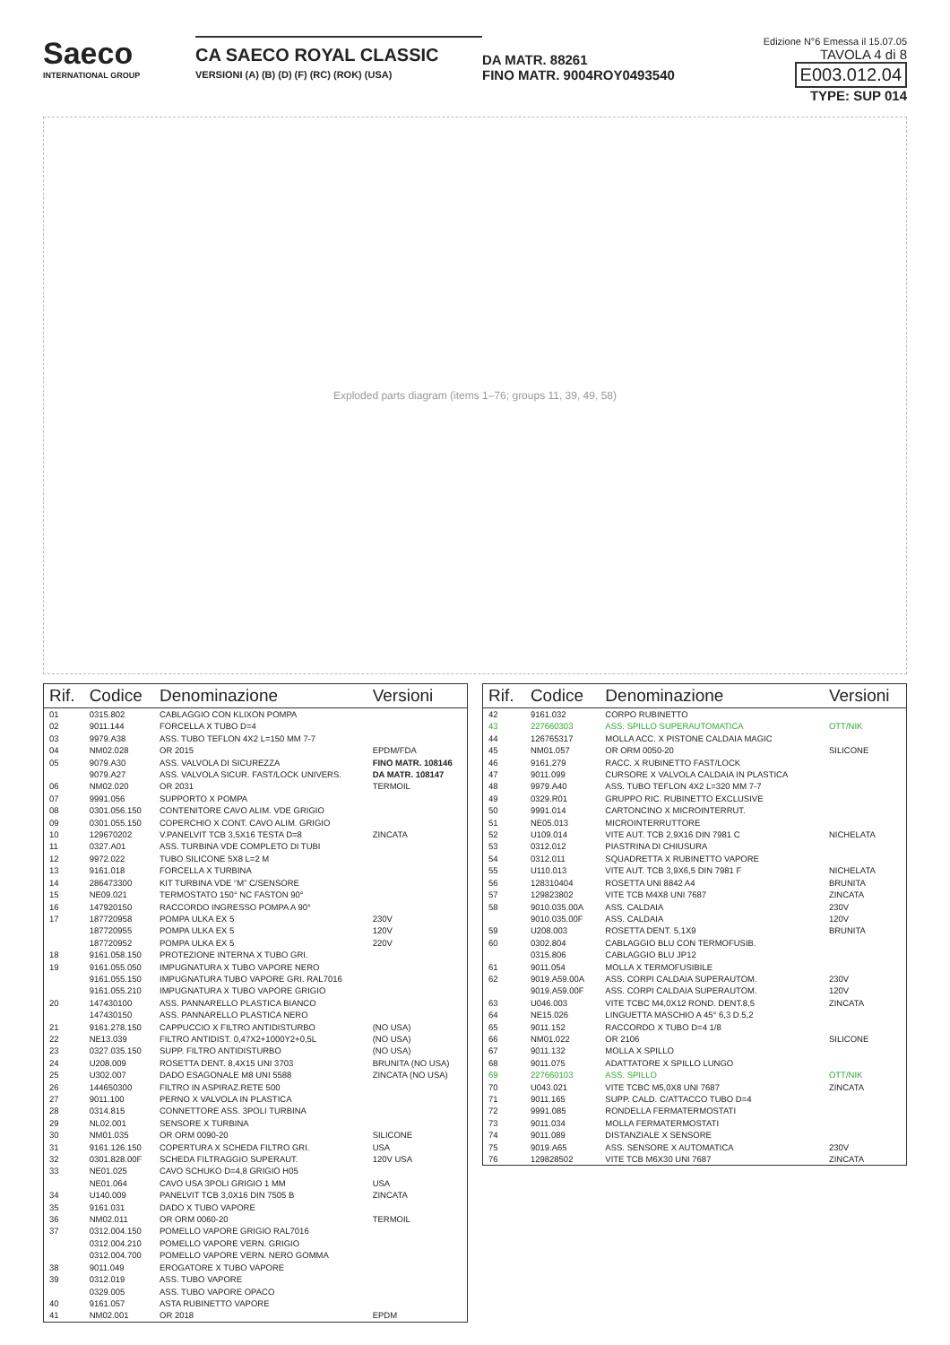Saeco
INTERNATIONAL GROUP
CA SAECO ROYAL CLASSIC
VERSIONI (A) (B) (D) (F) (RC) (ROK) (USA)
DA MATR. 88261
FINO MATR. 9004ROY0493540
Edizione N°6 Emessa il 15.07.05
TAVOLA 4 di 8 E003.012.04
TYPE: SUP 014
Exploded parts diagram (items 1–76; groups 11, 39, 49, 58)
| Rif. | Codice | Denominazione | Versioni |
| --- | --- | --- | --- |
| 01 | 0315.802 | CABLAGGIO CON KLIXON POMPA | |
| 02 | 9011.144 | FORCELLA X TUBO D=4 | |
| 03 | 9979.A38 | ASS. TUBO TEFLON 4X2 L=150 MM 7-7 | |
| 04 | NM02.028 | OR 2015 | EPDM/FDA |
| 05 | 9079.A30 | ASS. VALVOLA DI SICUREZZA | FINO MATR. 108146 |
| | 9079.A27 | ASS. VALVOLA SICUR. FAST/LOCK UNIVERS. | DA MATR. 108147 |
| 06 | NM02.020 | OR 2031 | TERMOIL |
| 07 | 9991.056 | SUPPORTO X POMPA | |
| 08 | 0301.056.150 | CONTENITORE CAVO ALIM. VDE GRIGIO | |
| 09 | 0301.055.150 | COPERCHIO X CONT. CAVO ALIM. GRIGIO | |
| 10 | 129670202 | V.PANELVIT TCB 3,5X16 TESTA D=8 | ZINCATA |
| 11 | 0327.A01 | ASS. TURBINA VDE COMPLETO DI TUBI | |
| 12 | 9972.022 | TUBO SILICONE 5X8 L=2 M | |
| 13 | 9161.018 | FORCELLA X TURBINA | |
| 14 | 286473300 | KIT TURBINA VDE “M” C/SENSORE | |
| 15 | NE09.021 | TERMOSTATO 150° NC FASTON 90° | |
| 16 | 147920150 | RACCORDO INGRESSO POMPA A 90° | |
| 17 | 187720958 | POMPA ULKA EX 5 | 230V |
| | 187720955 | POMPA ULKA EX 5 | 120V |
| | 187720952 | POMPA ULKA EX 5 | 220V |
| 18 | 9161.058.150 | PROTEZIONE INTERNA X TUBO GRI. | |
| 19 | 9161.055.050 | IMPUGNATURA X TUBO VAPORE NERO | |
| | 9161.055.150 | IMPUGNATURA TUBO VAPORE GRI. RAL7016 | |
| | 9161.055.210 | IMPUGNATURA X TUBO VAPORE GRIGIO | |
| 20 | 147430100 | ASS. PANNARELLO PLASTICA BIANCO | |
| | 147430150 | ASS. PANNARELLO PLASTICA NERO | |
| 21 | 9161.278.150 | CAPPUCCIO X FILTRO ANTIDISTURBO | (NO USA) |
| 22 | NE13.039 | FILTRO ANTIDIST. 0,47X2+1000Y2+0,5L | (NO USA) |
| 23 | 0327.035.150 | SUPP. FILTRO ANTIDISTURBO | (NO USA) |
| 24 | U208.009 | ROSETTA DENT. 8,4X15 UNI 3703 | BRUNITA (NO USA) |
| 25 | U302.007 | DADO ESAGONALE M8 UNI 5588 | ZINCATA (NO USA) |
| 26 | 144650300 | FILTRO IN ASPIRAZ.RETE 500 | |
| 27 | 9011.100 | PERNO X VALVOLA IN PLASTICA | |
| 28 | 0314.815 | CONNETTORE ASS. 3POLI TURBINA | |
| 29 | NL02.001 | SENSORE X TURBINA | |
| 30 | NM01.035 | OR ORM 0090-20 | SILICONE |
| 31 | 9161.126.150 | COPERTURA X SCHEDA FILTRO GRI. | USA |
| 32 | 0301.828.00F | SCHEDA FILTRAGGIO SUPERAUT. | 120V USA |
| 33 | NE01.025 | CAVO SCHUKO D=4,8 GRIGIO H05 | |
| | NE01.064 | CAVO USA 3POLI GRIGIO 1 MM | USA |
| 34 | U140.009 | PANELVIT TCB 3,0X16 DIN 7505 B | ZINCATA |
| 35 | 9161.031 | DADO X TUBO VAPORE | |
| 36 | NM02.011 | OR ORM 0060-20 | TERMOIL |
| 37 | 0312.004.150 | POMELLO VAPORE GRIGIO RAL7016 | |
| | 0312.004.210 | POMELLO VAPORE VERN. GRIGIO | |
| | 0312.004.700 | POMELLO VAPORE VERN. NERO GOMMA | |
| 38 | 9011.049 | EROGATORE X TUBO VAPORE | |
| 39 | 0312.019 | ASS. TUBO VAPORE | |
| | 0329.005 | ASS. TUBO VAPORE OPACO | |
| 40 | 9161.057 | ASTA RUBINETTO VAPORE | |
| 41 | NM02.001 | OR 2018 | EPDM |
| Rif. | Codice | Denominazione | Versioni |
| --- | --- | --- | --- |
| 42 | 9161.032 | CORPO RUBINETTO | |
| 43 | 227660303 | ASS. SPILLO SUPERAUTOMATICA | OTT/NIK |
| 44 | 126765317 | MOLLA ACC. X PISTONE CALDAIA MAGIC | |
| 45 | NM01.057 | OR ORM 0050-20 | SILICONE |
| 46 | 9161.279 | RACC. X RUBINETTO FAST/LOCK | |
| 47 | 9011.099 | CURSORE X VALVOLA CALDAIA IN PLASTICA | |
| 48 | 9979.A40 | ASS. TUBO TEFLON 4X2 L=320 MM 7-7 | |
| 49 | 0329.R01 | GRUPPO RIC. RUBINETTO EXCLUSIVE | |
| 50 | 9991.014 | CARTONCINO X MICROINTERRUT. | |
| 51 | NE05.013 | MICROINTERRUTTORE | |
| 52 | U109.014 | VITE AUT. TCB 2,9X16 DIN 7981 C | NICHELATA |
| 53 | 0312.012 | PIASTRINA DI CHIUSURA | |
| 54 | 0312.011 | SQUADRETTA X RUBINETTO VAPORE | |
| 55 | U110.013 | VITE AUT. TCB 3,9X6,5 DIN 7981 F | NICHELATA |
| 56 | 128310404 | ROSETTA UNI 8842 A4 | BRUNITA |
| 57 | 129823802 | VITE TCB M4X8 UNI 7687 | ZINCATA |
| 58 | 9010.035.00A | ASS. CALDAIA | 230V |
| | 9010.035.00F | ASS. CALDAIA | 120V |
| 59 | U208.003 | ROSETTA DENT. 5,1X9 | BRUNITA |
| 60 | 0302.804 | CABLAGGIO BLU CON TERMOFUSIB. | |
| | 0315.806 | CABLAGGIO BLU JP12 | |
| 61 | 9011.054 | MOLLA X TERMOFUSIBILE | |
| 62 | 9019.A59.00A | ASS. CORPI CALDAIA SUPERAUTOM. | 230V |
| | 9019.A59.00F | ASS. CORPI CALDAIA SUPERAUTOM. | 120V |
| 63 | U046.003 | VITE TCBC M4,0X12 ROND. DENT.8,5 | ZINCATA |
| 64 | NE15.026 | LINGUETTA MASCHIO A 45° 6,3 D.5,2 | |
| 65 | 9011.152 | RACCORDO X TUBO D=4 1/8 | |
| 66 | NM01.022 | OR 2106 | SILICONE |
| 67 | 9011.132 | MOLLA X SPILLO | |
| 68 | 9011.075 | ADATTATORE X SPILLO LUNGO | |
| 69 | 227660103 | ASS. SPILLO | OTT/NIK |
| 70 | U043.021 | VITE TCBC M5,0X8 UNI 7687 | ZINCATA |
| 71 | 9011.165 | SUPP. CALD. C/ATTACCO TUBO D=4 | |
| 72 | 9991.085 | RONDELLA FERMATERMOSTATI | |
| 73 | 9011.034 | MOLLA FERMATERMOSTATI | |
| 74 | 9011.089 | DISTANZIALE X SENSORE | |
| 75 | 9019.A65 | ASS. SENSORE X AUTOMATICA | 230V |
| 76 | 129828502 | VITE TCB M6X30 UNI 7687 | ZINCATA |